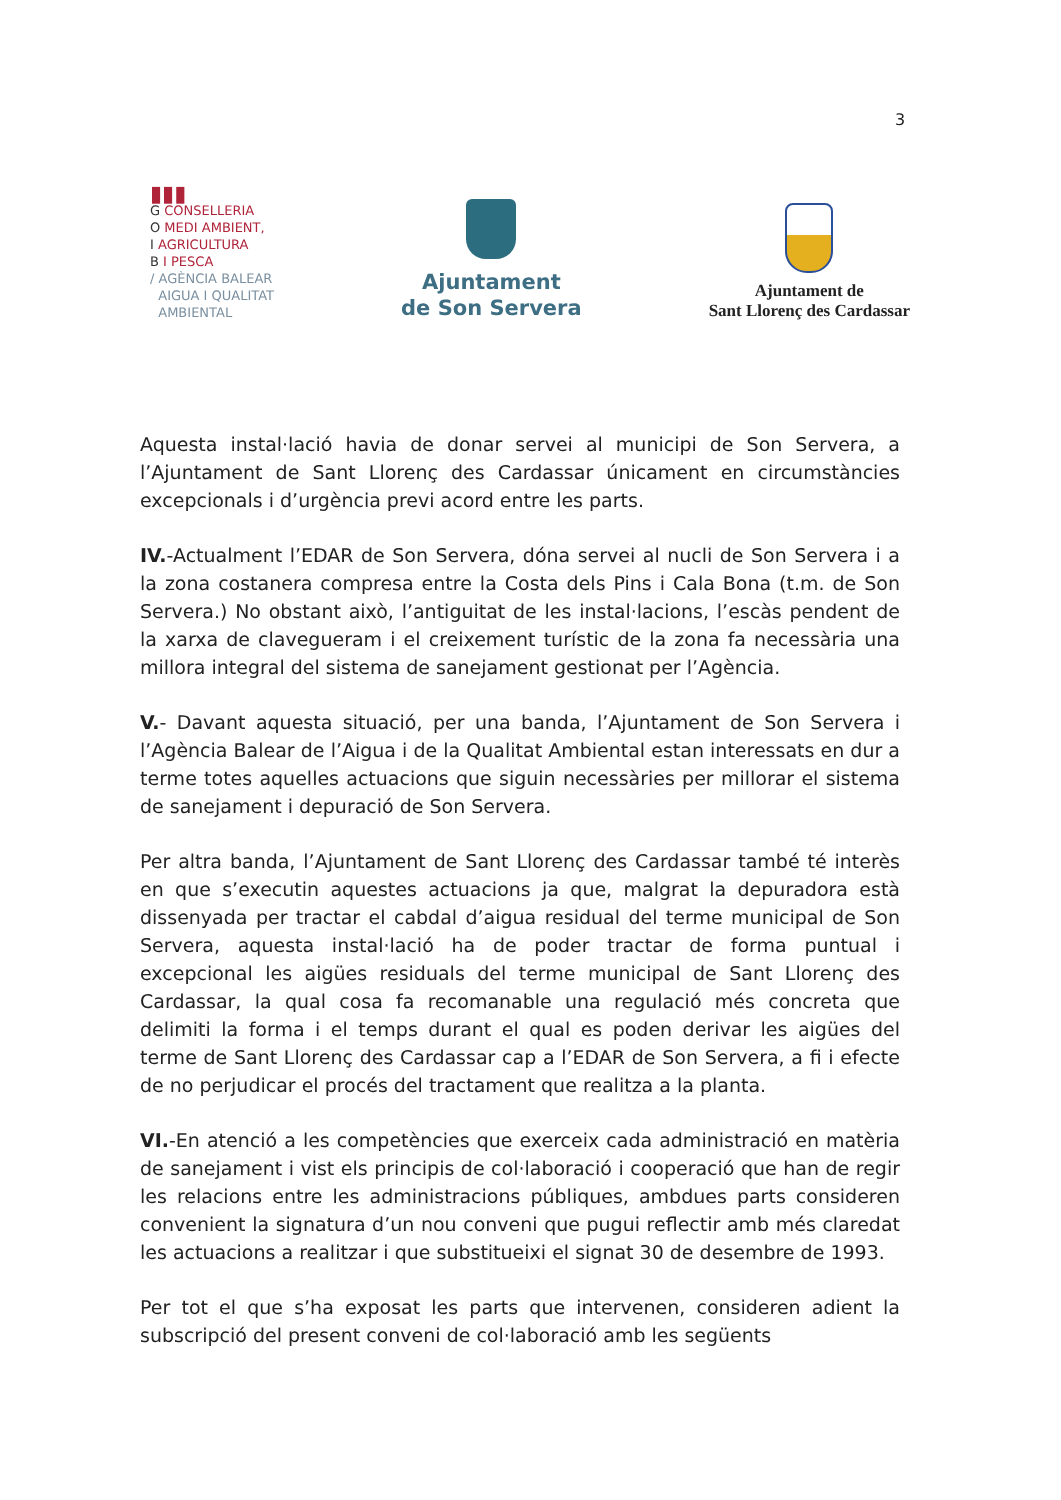3
▮▮▮
G CONSELLERIA
O MEDI AMBIENT,
I AGRICULTURA
B I PESCA
/ AGÈNCIA BALEAR
AIGUA I QUALITAT
AMBIENTAL
Ajuntament
de Son Servera
Ajuntament de
Sant Llorenç des Cardassar
Aquesta instal·lació havia de donar servei al municipi de Son Servera, a l’Ajuntament de Sant Llorenç des Cardassar únicament en circumstàncies excepcionals i d’urgència previ acord entre les parts.
IV.-Actualment l’EDAR de Son Servera, dóna servei al nucli de Son Servera i a la zona costanera compresa entre la Costa dels Pins i Cala Bona (t.m. de Son Servera.) No obstant això, l’antiguitat de les instal·lacions, l’escàs pendent de la xarxa de clavegueram i el creixement turístic de la zona fa necessària una millora integral del sistema de sanejament gestionat per l’Agència.
V.- Davant aquesta situació, per una banda, l’Ajuntament de Son Servera i l’Agència Balear de l’Aigua i de la Qualitat Ambiental estan interessats en dur a terme totes aquelles actuacions que siguin necessàries per millorar el sistema de sanejament i depuració de Son Servera.
Per altra banda, l’Ajuntament de Sant Llorenç des Cardassar també té interès en que s’executin aquestes actuacions ja que, malgrat la depuradora està dissenyada per tractar el cabdal d’aigua residual del terme municipal de Son Servera, aquesta instal·lació ha de poder tractar de forma puntual i excepcional les aigües residuals del terme municipal de Sant Llorenç des Cardassar, la qual cosa fa recomanable una regulació més concreta que delimiti la forma i el temps durant el qual es poden derivar les aigües del terme de Sant Llorenç des Cardassar cap a l’EDAR de Son Servera, a fi i efecte de no perjudicar el procés del tractament que realitza a la planta.
VI.-En atenció a les competències que exerceix cada administració en matèria de sanejament i vist els principis de col·laboració i cooperació que han de regir les relacions entre les administracions públiques, ambdues parts consideren convenient la signatura d’un nou conveni que pugui reflectir amb més claredat les actuacions a realitzar i que substitueixi el signat 30 de desembre de 1993.
Per tot el que s’ha exposat les parts que intervenen, consideren adient la subscripció del present conveni de col·laboració amb les següents